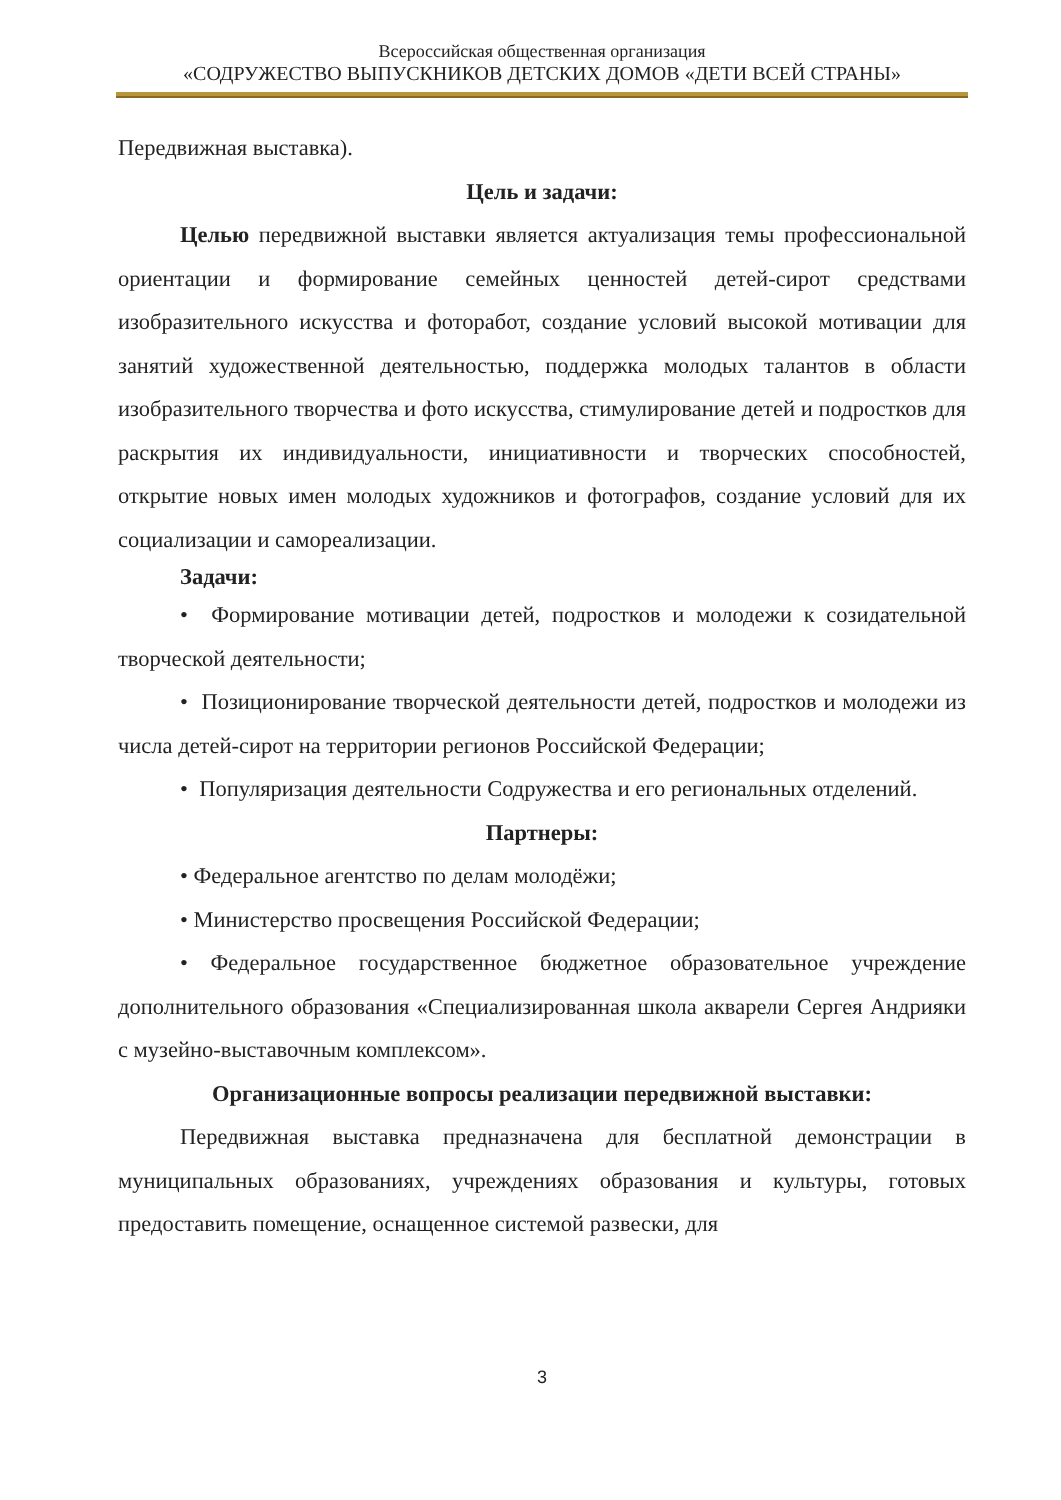Всероссийская общественная организация
«СОДРУЖЕСТВО ВЫПУСКНИКОВ ДЕТСКИХ ДОМОВ «ДЕТИ ВСЕЙ СТРАНЫ»
Передвижная выставка).
Цель и задачи:
Целью передвижной выставки является актуализация темы профессиональной ориентации и формирование семейных ценностей детей-сирот средствами изобразительного искусства и фоторабот, создание условий высокой мотивации для занятий художественной деятельностью, поддержка молодых талантов в области изобразительного творчества и фото искусства, стимулирование детей и подростков для раскрытия их индивидуальности, инициативности и творческих способностей, открытие новых имен молодых художников и фотографов, создание условий для их социализации и самореализации.
Задачи:
• Формирование мотивации детей, подростков и молодежи к созидательной творческой деятельности;
• Позиционирование творческой деятельности детей, подростков и молодежи из числа детей-сирот на территории регионов Российской Федерации;
• Популяризация деятельности Содружества и его региональных отделений.
Партнеры:
• Федеральное агентство по делам молодёжи;
• Министерство просвещения Российской Федерации;
• Федеральное государственное бюджетное образовательное учреждение дополнительного образования «Специализированная школа акварели Сергея Андрияки с музейно-выставочным комплексом».
Организационные вопросы реализации передвижной выставки:
Передвижная выставка предназначена для бесплатной демонстрации в муниципальных образованиях, учреждениях образования и культуры, готовых предоставить помещение, оснащенное системой развески, для
3